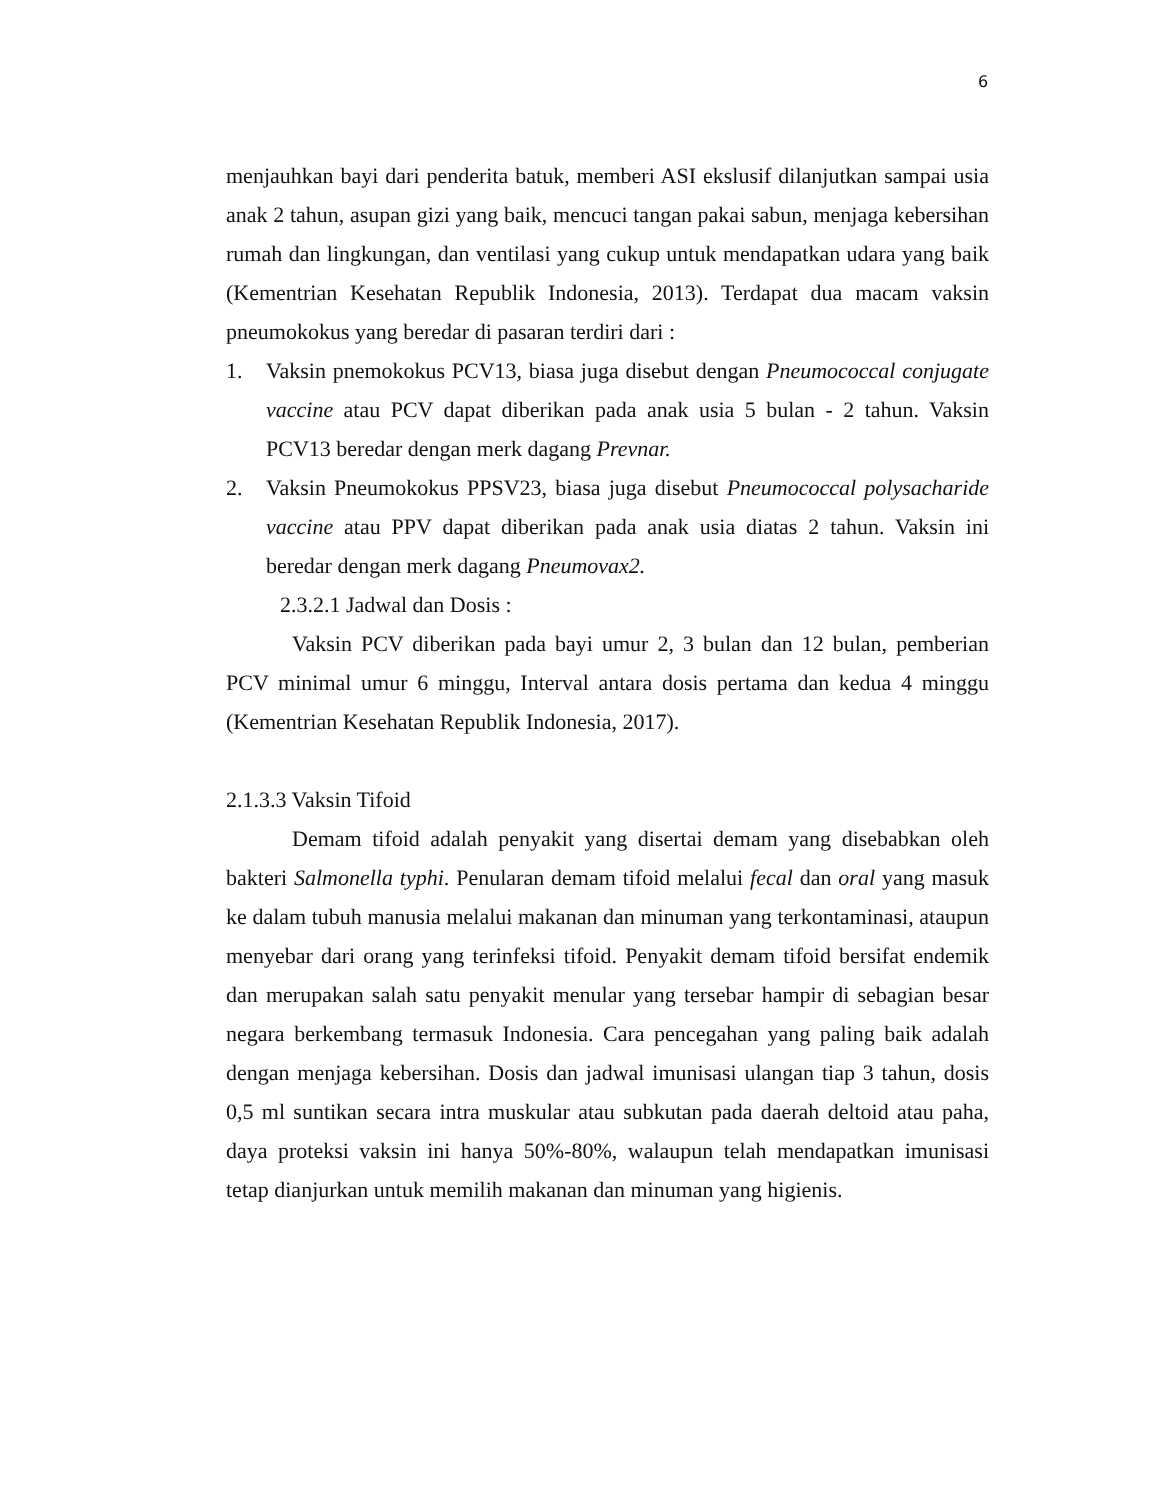6
menjauhkan bayi dari penderita batuk, memberi ASI ekslusif dilanjutkan sampai usia anak 2 tahun, asupan gizi yang baik, mencuci tangan pakai sabun, menjaga kebersihan rumah dan lingkungan, dan ventilasi yang cukup untuk mendapatkan udara yang baik (Kementrian Kesehatan Republik Indonesia, 2013). Terdapat dua macam vaksin pneumokokus yang beredar di pasaran terdiri dari :
1. Vaksin pnemokokus PCV13, biasa juga disebut dengan Pneumococcal conjugate vaccine atau PCV dapat diberikan pada anak usia 5 bulan - 2 tahun. Vaksin PCV13 beredar dengan merk dagang Prevnar.
2. Vaksin Pneumokokus PPSV23, biasa juga disebut Pneumococcal polysacharide vaccine atau PPV dapat diberikan pada anak usia diatas 2 tahun. Vaksin ini beredar dengan merk dagang Pneumovax2.
2.3.2.1 Jadwal dan Dosis :
Vaksin PCV diberikan pada bayi umur 2, 3 bulan dan 12 bulan, pemberian PCV minimal umur 6 minggu, Interval antara dosis pertama dan kedua 4 minggu (Kementrian Kesehatan Republik Indonesia, 2017).
2.1.3.3 Vaksin Tifoid
Demam tifoid adalah penyakit yang disertai demam yang disebabkan oleh bakteri Salmonella typhi. Penularan demam tifoid melalui fecal dan oral yang masuk ke dalam tubuh manusia melalui makanan dan minuman yang terkontaminasi, ataupun menyebar dari orang yang terinfeksi tifoid. Penyakit demam tifoid bersifat endemik dan merupakan salah satu penyakit menular yang tersebar hampir di sebagian besar negara berkembang termasuk Indonesia. Cara pencegahan yang paling baik adalah dengan menjaga kebersihan. Dosis dan jadwal imunisasi ulangan tiap 3 tahun, dosis 0,5 ml suntikan secara intra muskular atau subkutan pada daerah deltoid atau paha, daya proteksi vaksin ini hanya 50%-80%, walaupun telah mendapatkan imunisasi tetap dianjurkan untuk memilih makanan dan minuman yang higienis.